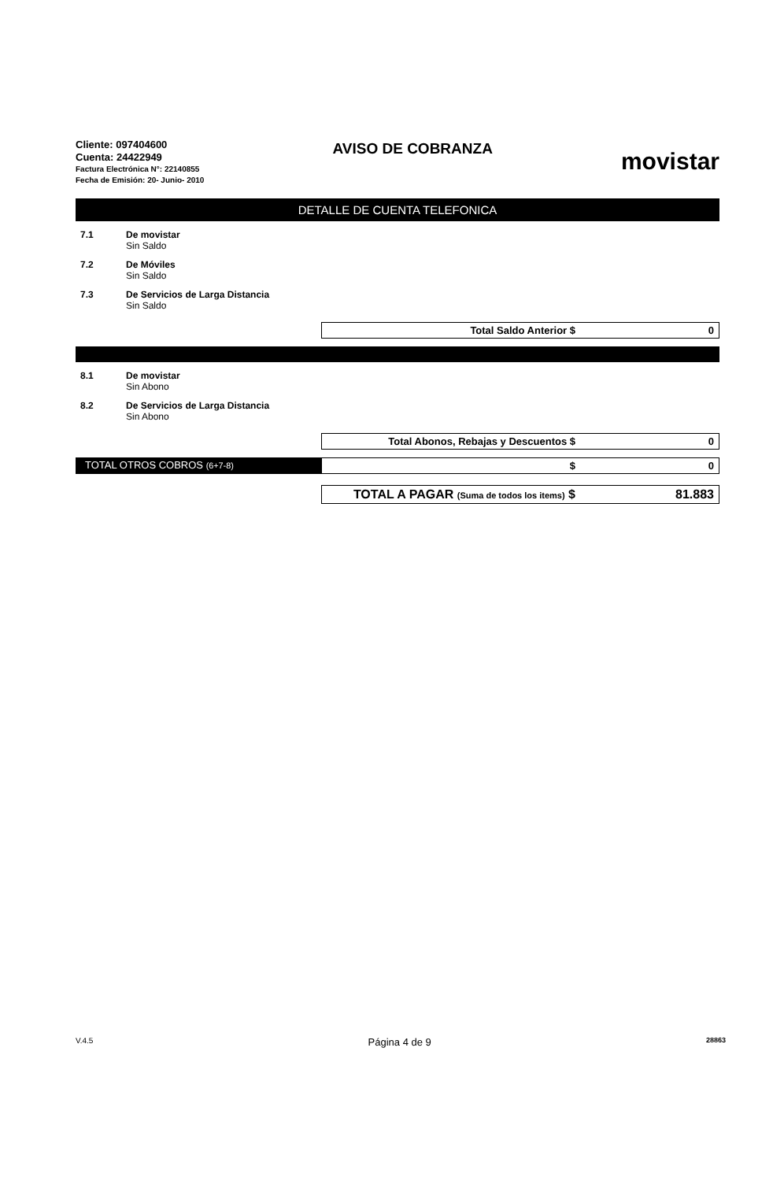Cliente: 097404600
Cuenta: 24422949
Factura Electrónica N°: 22140855
Fecha de Emisión: 20- Junio- 2010
AVISO DE COBRANZA
movistar
DETALLE DE CUENTA TELEFONICA
7.1 De movistar
Sin Saldo
7.2 De Móviles
Sin Saldo
7.3 De Servicios de Larga Distancia
Sin Saldo
Total Saldo Anterior $ 0
8.1 De movistar
Sin Abono
8.2 De Servicios de Larga Distancia
Sin Abono
Total Abonos, Rebajas y Descuentos $ 0
TOTAL OTROS COBROS (6+7-8)
$ 0
TOTAL A PAGAR (Suma de todos los items) $ 81.883
V.4.5 Página 4 de 9 28863